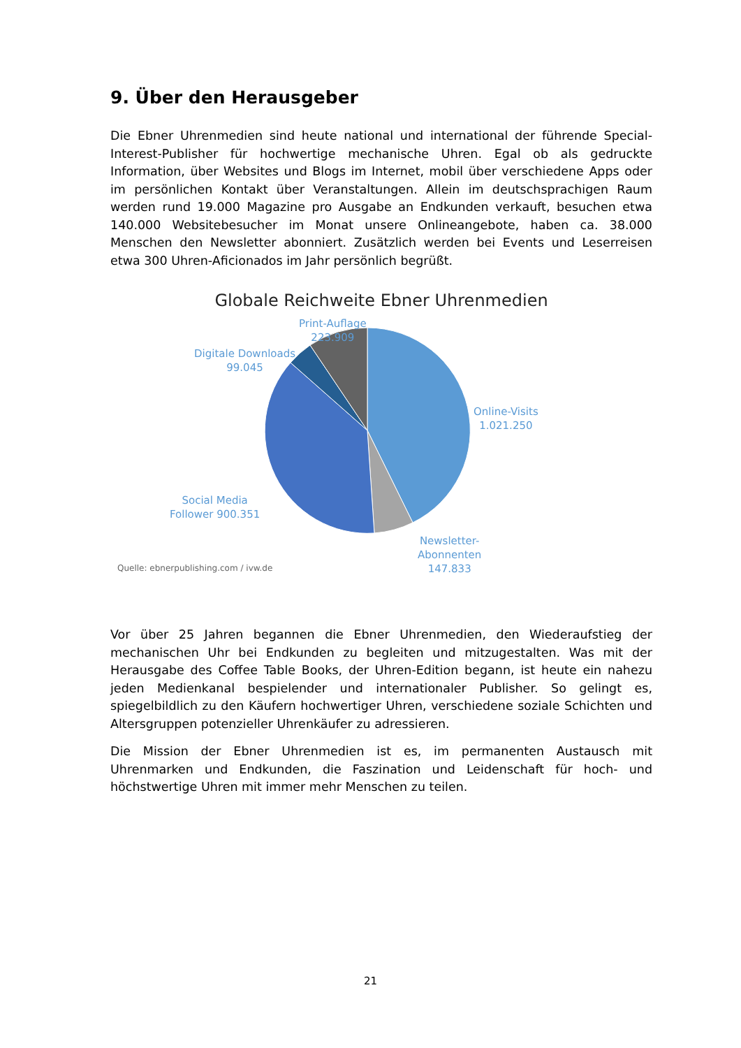9. Über den Herausgeber
Die Ebner Uhrenmedien sind heute national und international der führende Special-Interest-Publisher für hochwertige mechanische Uhren. Egal ob als gedruckte Information, über Websites und Blogs im Internet, mobil über verschiedene Apps oder im persönlichen Kontakt über Veranstaltungen. Allein im deutschsprachigen Raum werden rund 19.000 Magazine pro Ausgabe an Endkunden verkauft, besuchen etwa 140.000 Websitebesucher im Monat unsere Onlineangebote, haben ca. 38.000 Menschen den Newsletter abonniert. Zusätzlich werden bei Events und Leserreisen etwa 300 Uhren-Aficionados im Jahr persönlich begrüßt.
Globale Reichweite Ebner Uhrenmedien
Print-Auflage
223.909
Digitale Downloads
99.045
Online-Visits
1.021.250
Social Media
Follower 900.351
Newsletter-
Abonnenten
147.833
Quelle: ebnerpublishing.com / ivw.de
Vor über 25 Jahren begannen die Ebner Uhrenmedien, den Wiederaufstieg der mechanischen Uhr bei Endkunden zu begleiten und mitzugestalten. Was mit der Herausgabe des Coffee Table Books, der Uhren-Edition begann, ist heute ein nahezu jeden Medienkanal bespielender und internationaler Publisher. So gelingt es, spiegelbildlich zu den Käufern hochwertiger Uhren, verschiedene soziale Schichten und Altersgruppen potenzieller Uhrenkäufer zu adressieren.
Die Mission der Ebner Uhrenmedien ist es, im permanenten Austausch mit Uhrenmarken und Endkunden, die Faszination und Leidenschaft für hoch- und höchstwertige Uhren mit immer mehr Menschen zu teilen.
21